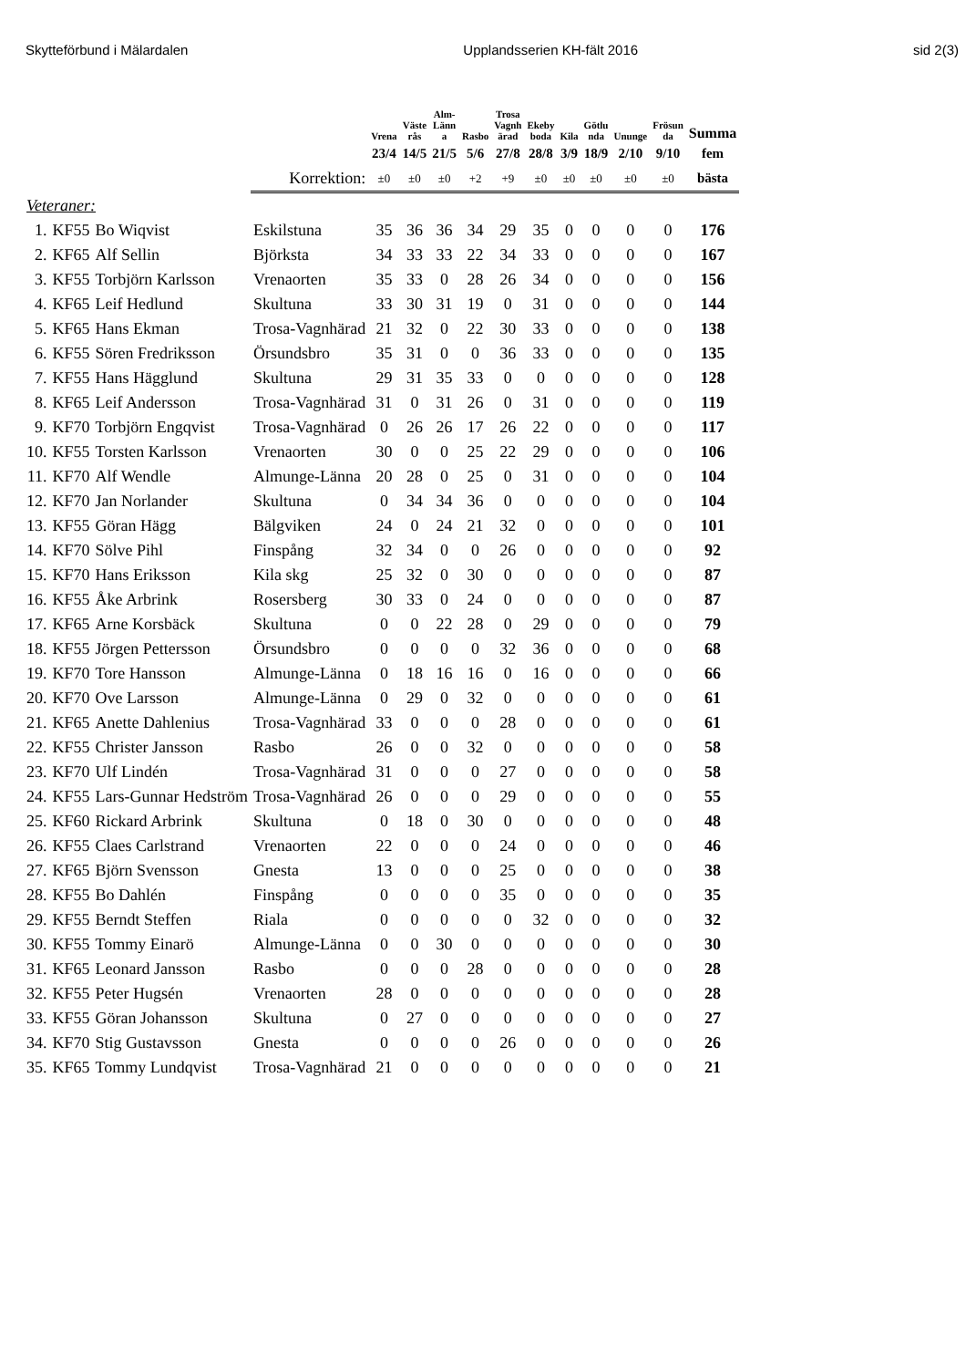Skytteförbund i Mälardalen Upplandsserien KH-fält 2016 sid 2(3)
| | | | | Vrena | Väste rås | Alm- Länn a | Rasbo | Trosa Vagnh ärad | Ekeby boda | Kila | Götlu nda | Ununge | Frösun da | Summa |
| --- | --- | --- | --- | --- | --- | --- | --- | --- | --- | --- | --- | --- | --- | --- |
| | | | | 23/4 | 14/5 | 21/5 | 5/6 | 27/8 | 28/8 | 3/9 | 18/9 | 2/10 | 9/10 | fem |
| | | | Korrektion: | ±0 | ±0 | ±0 | +2 | +9 | ±0 | ±0 | ±0 | ±0 | ±0 | bästa |
| Veteraner: | | | | | | | | | | | | | | |
| 1. | KF55 | Bo Wiqvist | Eskilstuna | 35 | 36 | 36 | 34 | 29 | 35 | 0 | 0 | 0 | 0 | 176 |
| 2. | KF65 | Alf Sellin | Björksta | 34 | 33 | 33 | 22 | 34 | 33 | 0 | 0 | 0 | 0 | 167 |
| 3. | KF55 | Torbjörn Karlsson | Vrenaorten | 35 | 33 | 0 | 28 | 26 | 34 | 0 | 0 | 0 | 0 | 156 |
| 4. | KF65 | Leif Hedlund | Skultuna | 33 | 30 | 31 | 19 | 0 | 31 | 0 | 0 | 0 | 0 | 144 |
| 5. | KF65 | Hans Ekman | Trosa-Vagnhärad | 21 | 32 | 0 | 22 | 30 | 33 | 0 | 0 | 0 | 0 | 138 |
| 6. | KF55 | Sören Fredriksson | Örsundsbro | 35 | 31 | 0 | 0 | 36 | 33 | 0 | 0 | 0 | 0 | 135 |
| 7. | KF55 | Hans Hägglund | Skultuna | 29 | 31 | 35 | 33 | 0 | 0 | 0 | 0 | 0 | 0 | 128 |
| 8. | KF65 | Leif Andersson | Trosa-Vagnhärad | 31 | 0 | 31 | 26 | 0 | 31 | 0 | 0 | 0 | 0 | 119 |
| 9. | KF70 | Torbjörn Engqvist | Trosa-Vagnhärad | 0 | 26 | 26 | 17 | 26 | 22 | 0 | 0 | 0 | 0 | 117 |
| 10. | KF55 | Torsten Karlsson | Vrenaorten | 30 | 0 | 0 | 25 | 22 | 29 | 0 | 0 | 0 | 0 | 106 |
| 11. | KF70 | Alf Wendle | Almunge-Länna | 20 | 28 | 0 | 25 | 0 | 31 | 0 | 0 | 0 | 0 | 104 |
| 12. | KF70 | Jan Norlander | Skultuna | 0 | 34 | 34 | 36 | 0 | 0 | 0 | 0 | 0 | 0 | 104 |
| 13. | KF55 | Göran Hägg | Bälgviken | 24 | 0 | 24 | 21 | 32 | 0 | 0 | 0 | 0 | 0 | 101 |
| 14. | KF70 | Sölve Pihl | Finspång | 32 | 34 | 0 | 0 | 26 | 0 | 0 | 0 | 0 | 0 | 92 |
| 15. | KF70 | Hans Eriksson | Kila skg | 25 | 32 | 0 | 30 | 0 | 0 | 0 | 0 | 0 | 0 | 87 |
| 16. | KF55 | Åke Arbrink | Rosersberg | 30 | 33 | 0 | 24 | 0 | 0 | 0 | 0 | 0 | 0 | 87 |
| 17. | KF65 | Arne Korsbäck | Skultuna | 0 | 0 | 22 | 28 | 0 | 29 | 0 | 0 | 0 | 0 | 79 |
| 18. | KF55 | Jörgen Pettersson | Örsundsbro | 0 | 0 | 0 | 0 | 32 | 36 | 0 | 0 | 0 | 0 | 68 |
| 19. | KF70 | Tore Hansson | Almunge-Länna | 0 | 18 | 16 | 16 | 0 | 16 | 0 | 0 | 0 | 0 | 66 |
| 20. | KF70 | Ove Larsson | Almunge-Länna | 0 | 29 | 0 | 32 | 0 | 0 | 0 | 0 | 0 | 0 | 61 |
| 21. | KF65 | Anette Dahlenius | Trosa-Vagnhärad | 33 | 0 | 0 | 0 | 28 | 0 | 0 | 0 | 0 | 0 | 61 |
| 22. | KF55 | Christer Jansson | Rasbo | 26 | 0 | 0 | 32 | 0 | 0 | 0 | 0 | 0 | 0 | 58 |
| 23. | KF70 | Ulf Lindén | Trosa-Vagnhärad | 31 | 0 | 0 | 0 | 27 | 0 | 0 | 0 | 0 | 0 | 58 |
| 24. | KF55 | Lars-Gunnar Hedström | Trosa-Vagnhärad | 26 | 0 | 0 | 0 | 29 | 0 | 0 | 0 | 0 | 0 | 55 |
| 25. | KF60 | Rickard Arbrink | Skultuna | 0 | 18 | 0 | 30 | 0 | 0 | 0 | 0 | 0 | 0 | 48 |
| 26. | KF55 | Claes Carlstrand | Vrenaorten | 22 | 0 | 0 | 0 | 24 | 0 | 0 | 0 | 0 | 0 | 46 |
| 27. | KF65 | Björn Svensson | Gnesta | 13 | 0 | 0 | 0 | 25 | 0 | 0 | 0 | 0 | 0 | 38 |
| 28. | KF55 | Bo Dahlén | Finspång | 0 | 0 | 0 | 0 | 35 | 0 | 0 | 0 | 0 | 0 | 35 |
| 29. | KF55 | Berndt Steffen | Riala | 0 | 0 | 0 | 0 | 0 | 32 | 0 | 0 | 0 | 0 | 32 |
| 30. | KF55 | Tommy Einarö | Almunge-Länna | 0 | 0 | 30 | 0 | 0 | 0 | 0 | 0 | 0 | 0 | 30 |
| 31. | KF65 | Leonard Jansson | Rasbo | 0 | 0 | 0 | 28 | 0 | 0 | 0 | 0 | 0 | 0 | 28 |
| 32. | KF55 | Peter Hugsén | Vrenaorten | 28 | 0 | 0 | 0 | 0 | 0 | 0 | 0 | 0 | 0 | 28 |
| 33. | KF55 | Göran Johansson | Skultuna | 0 | 27 | 0 | 0 | 0 | 0 | 0 | 0 | 0 | 0 | 27 |
| 34. | KF70 | Stig Gustavsson | Gnesta | 0 | 0 | 0 | 0 | 26 | 0 | 0 | 0 | 0 | 0 | 26 |
| 35. | KF65 | Tommy Lundqvist | Trosa-Vagnhärad | 21 | 0 | 0 | 0 | 0 | 0 | 0 | 0 | 0 | 0 | 21 |